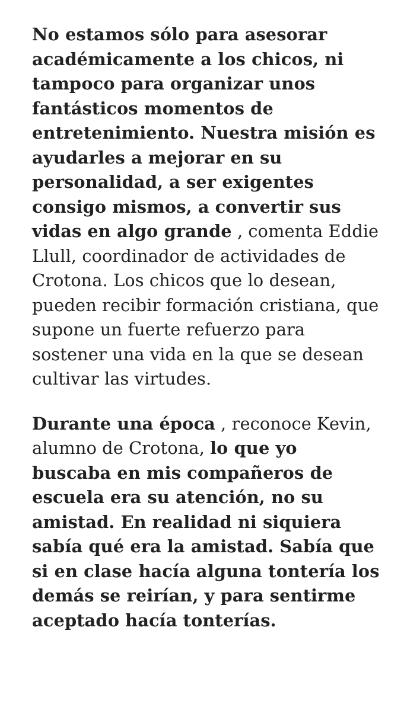No estamos sólo para asesorar académicamente a los chicos, ni tampoco para organizar unos fantásticos momentos de entretenimiento. Nuestra misión es ayudarles a mejorar en su personalidad, a ser exigentes consigo mismos, a convertir sus vidas en algo grande , comenta Eddie Llull, coordinador de actividades de Crotona. Los chicos que lo desean, pueden recibir formación cristiana, que supone un fuerte refuerzo para sostener una vida en la que se desean cultivar las virtudes.
Durante una época , reconoce Kevin, alumno de Crotona, lo que yo buscaba en mis compañeros de escuela era su atención, no su amistad. En realidad ni siquiera sabía qué era la amistad. Sabía que si en clase hacía alguna tontería los demás se reirían, y para sentirme aceptado hacía tonterías.